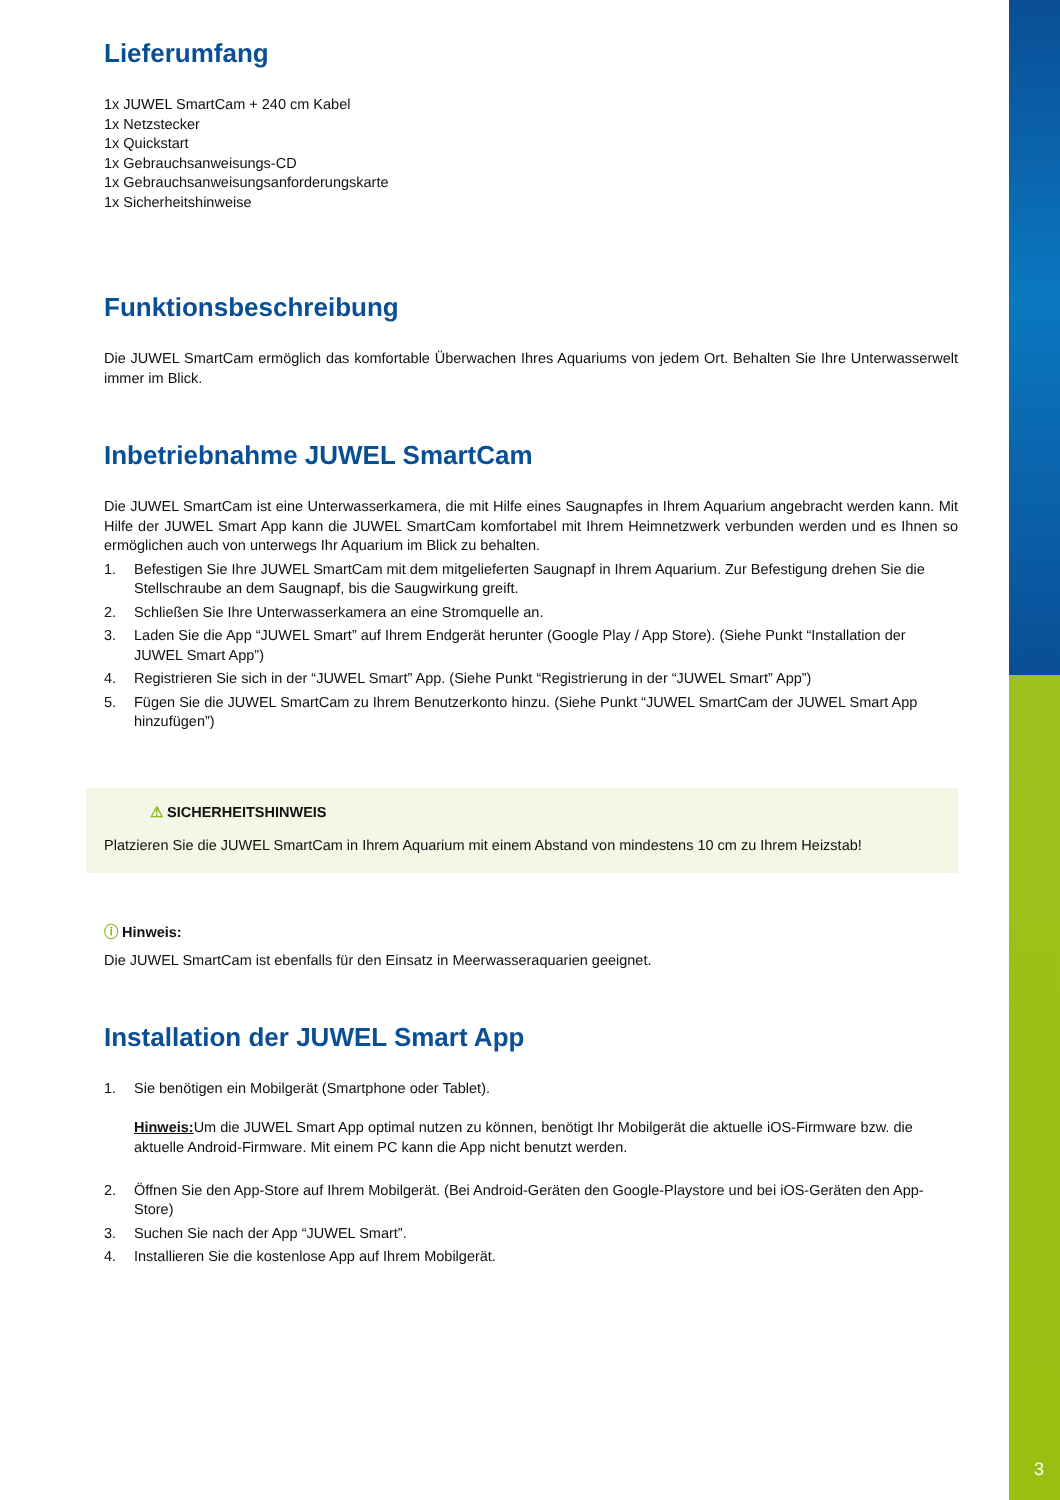3
Lieferumfang
1x JUWEL SmartCam + 240 cm Kabel
1x Netzstecker
1x Quickstart
1x Gebrauchsanweisungs-CD
1x Gebrauchsanweisungsanforderungskarte
1x Sicherheitshinweise
Funktionsbeschreibung
Die JUWEL SmartCam ermöglich das komfortable Überwachen Ihres Aquariums von jedem Ort. Behalten Sie Ihre Unterwasserwelt immer im Blick.
Inbetriebnahme JUWEL SmartCam
Die JUWEL SmartCam ist eine Unterwasserkamera, die mit Hilfe eines Saugnapfes in Ihrem Aquarium angebracht werden kann. Mit Hilfe der JUWEL Smart App kann die JUWEL SmartCam komfortabel mit Ihrem Heimnetzwerk verbunden werden und es Ihnen so ermöglichen auch von unterwegs Ihr Aquarium im Blick zu behalten.
1. Befestigen Sie Ihre JUWEL SmartCam mit dem mitgelieferten Saugnapf in Ihrem Aquarium. Zur Befestigung drehen Sie die Stellschraube an dem Saugnapf, bis die Saugwirkung greift.
2. Schließen Sie Ihre Unterwasserkamera an eine Stromquelle an.
3. Laden Sie die App “JUWEL Smart” auf Ihrem Endgerät herunter (Google Play / App Store). (Siehe Punkt “Installation der JUWEL Smart App”)
4. Registrieren Sie sich in der “JUWEL Smart” App. (Siehe Punkt “Registrierung in der “JUWEL Smart” App”)
5. Fügen Sie die JUWEL SmartCam zu Ihrem Benutzerkonto hinzu. (Siehe Punkt “JUWEL SmartCam der JUWEL Smart App hinzufügen”)
⚠ SICHERHEITSHINWEIS
Platzieren Sie die JUWEL SmartCam in Ihrem Aquarium mit einem Abstand von mindestens 10 cm zu Ihrem Heizstab!
ⓘ Hinweis:
Die JUWEL SmartCam ist ebenfalls für den Einsatz in Meerwasseraquarien geeignet.
Installation der JUWEL Smart App
1. Sie benötigen ein Mobilgerät (Smartphone oder Tablet).
Hinweis: Um die JUWEL Smart App optimal nutzen zu können, benötigt Ihr Mobilgerät die aktuelle iOS-Firmware bzw. die aktuelle Android-Firmware. Mit einem PC kann die App nicht benutzt werden.
2. Öffnen Sie den App-Store auf Ihrem Mobilgerät. (Bei Android-Geräten den Google-Playstore und bei iOS-Geräten den App-Store)
3. Suchen Sie nach der App “JUWEL Smart”.
4. Installieren Sie die kostenlose App auf Ihrem Mobilgerät.